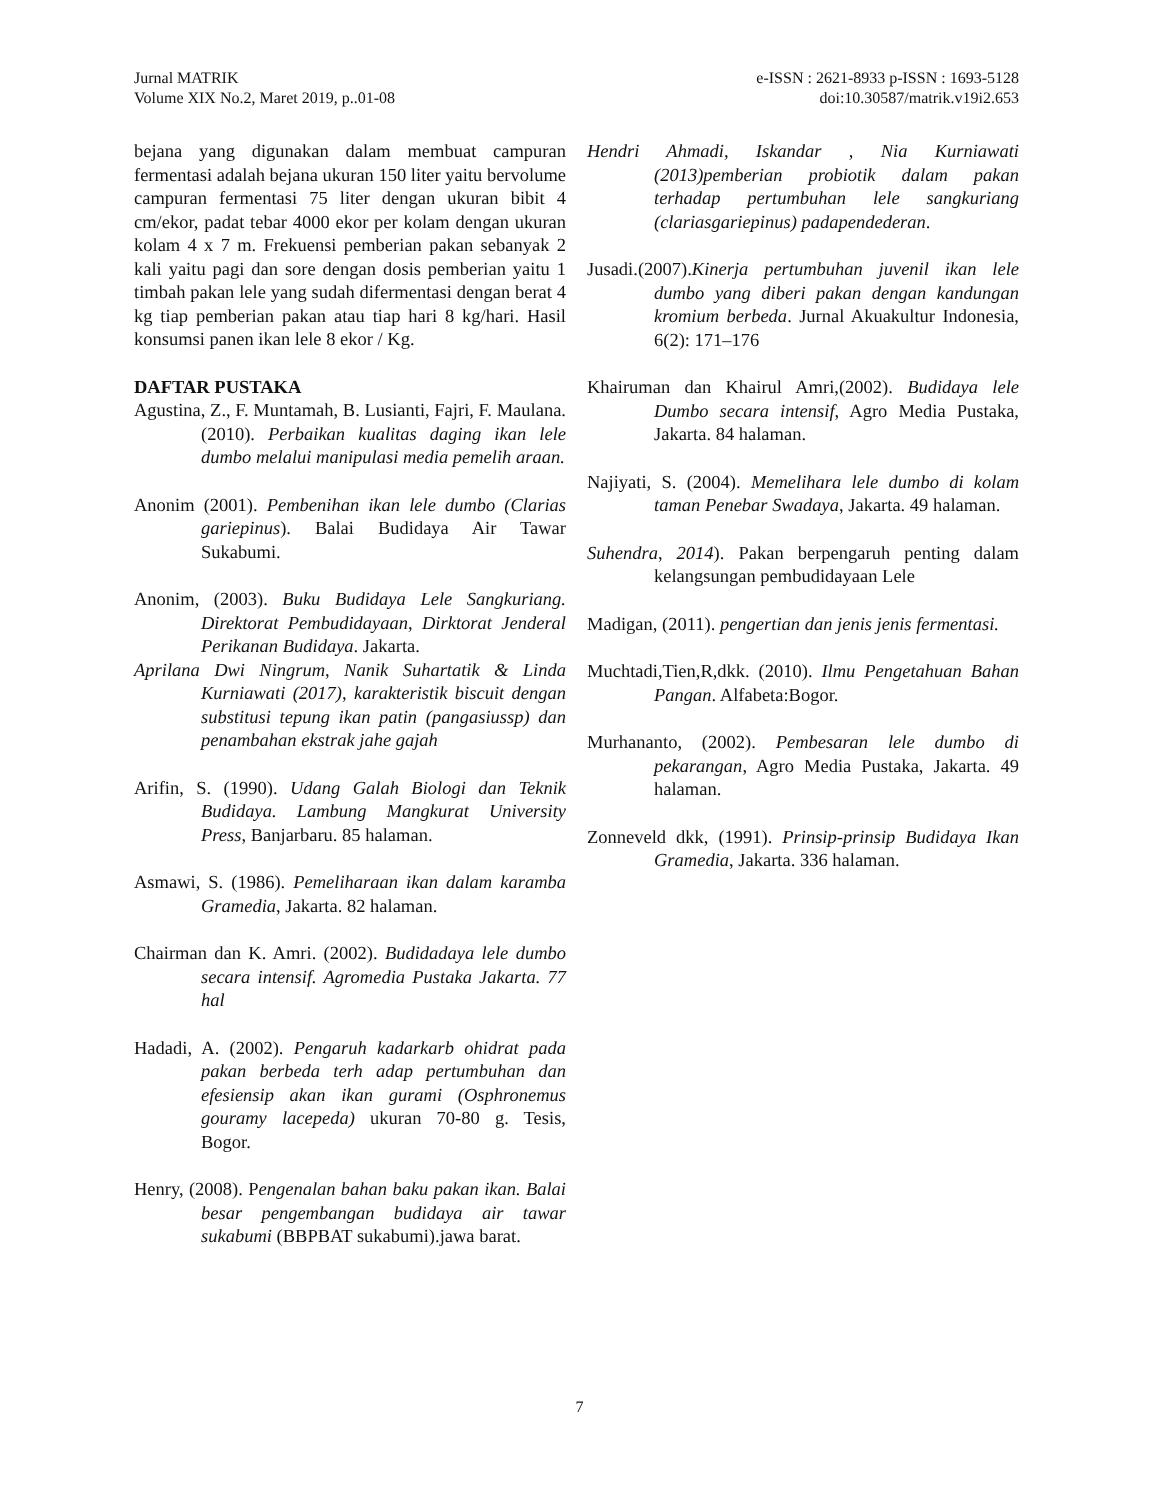Jurnal MATRIK
Volume XIX No.2, Maret 2019, p..01-08
e-ISSN : 2621-8933 p-ISSN : 1693-5128
doi:10.30587/matrik.v19i2.653
bejana yang digunakan dalam membuat campuran fermentasi adalah bejana ukuran 150 liter yaitu bervolume campuran fermentasi 75 liter dengan ukuran bibit 4 cm/ekor, padat tebar 4000 ekor per kolam dengan ukuran kolam 4 x 7 m. Frekuensi pemberian pakan sebanyak 2 kali yaitu pagi dan sore dengan dosis pemberian yaitu 1 timbah pakan lele yang sudah difermentasi dengan berat 4 kg tiap pemberian pakan atau tiap hari 8 kg/hari. Hasil konsumsi panen ikan lele 8 ekor / Kg.
DAFTAR PUSTAKA
Agustina, Z., F. Muntamah, B. Lusianti, Fajri, F. Maulana.(2010). Perbaikan kualitas daging ikan lele dumbo melalui manipulasi media pemelih araan.
Anonim (2001). Pembenihan ikan lele dumbo (Clarias gariepinus). Balai Budidaya Air Tawar Sukabumi.
Anonim, (2003). Buku Budidaya Lele Sangkuriang. Direktorat Pembudidayaan, Dirktorat Jenderal Perikanan Budidaya. Jakarta.
Aprilana Dwi Ningrum, Nanik Suhartatik & Linda Kurniawati (2017), karakteristik biscuit dengan substitusi tepung ikan patin (pangasiussp) dan penambahan ekstrak jahe gajah
Arifin, S. (1990). Udang Galah Biologi dan Teknik Budidaya. Lambung Mangkurat University Press, Banjarbaru. 85 halaman.
Asmawi, S. (1986). Pemeliharaan ikan dalam karamba Gramedia, Jakarta. 82 halaman.
Chairman dan K. Amri. (2002). Budidadaya lele dumbo secara intensif. Agromedia Pustaka Jakarta. 77 hal
Hadadi, A. (2002). Pengaruh kadarkarb ohidrat pada pakan berbeda terh adap pertumbuhan dan efesiensip akan ikan gurami (Osphronemus gouramy lacepeda) ukuran 70-80 g. Tesis, Bogor.
Henry, (2008). Pengenalan bahan baku pakan ikan. Balai besar pengembangan budidaya air tawar sukabumi (BBPBAT sukabumi).jawa barat.
Hendri Ahmadi, Iskandar , Nia Kurniawati (2013)pemberian probiotik dalam pakan terhadap pertumbuhan lele sangkuriang (clariasgariepinus) padapendederan.
Jusadi.(2007).Kinerja pertumbuhan juvenil ikan lele dumbo yang diberi pakan dengan kandungan kromium berbeda. Jurnal Akuakultur Indonesia, 6(2): 171–176
Khairuman dan Khairul Amri,(2002). Budidaya lele Dumbo secara intensif, Agro Media Pustaka, Jakarta. 84 halaman.
Najiyati, S. (2004). Memelihara lele dumbo di kolam taman Penebar Swadaya, Jakarta. 49 halaman.
Suhendra, 2014). Pakan berpengaruh penting dalam kelangsungan pembudidayaan Lele
Madigan, (2011). pengertian dan jenis jenis fermentasi.
Muchtadi,Tien,R,dkk. (2010). Ilmu Pengetahuan Bahan Pangan. Alfabeta:Bogor.
Murhananto, (2002). Pembesaran lele dumbo di pekarangan, Agro Media Pustaka, Jakarta. 49 halaman.
Zonneveld dkk, (1991). Prinsip-prinsip Budidaya Ikan Gramedia, Jakarta. 336 halaman.
7